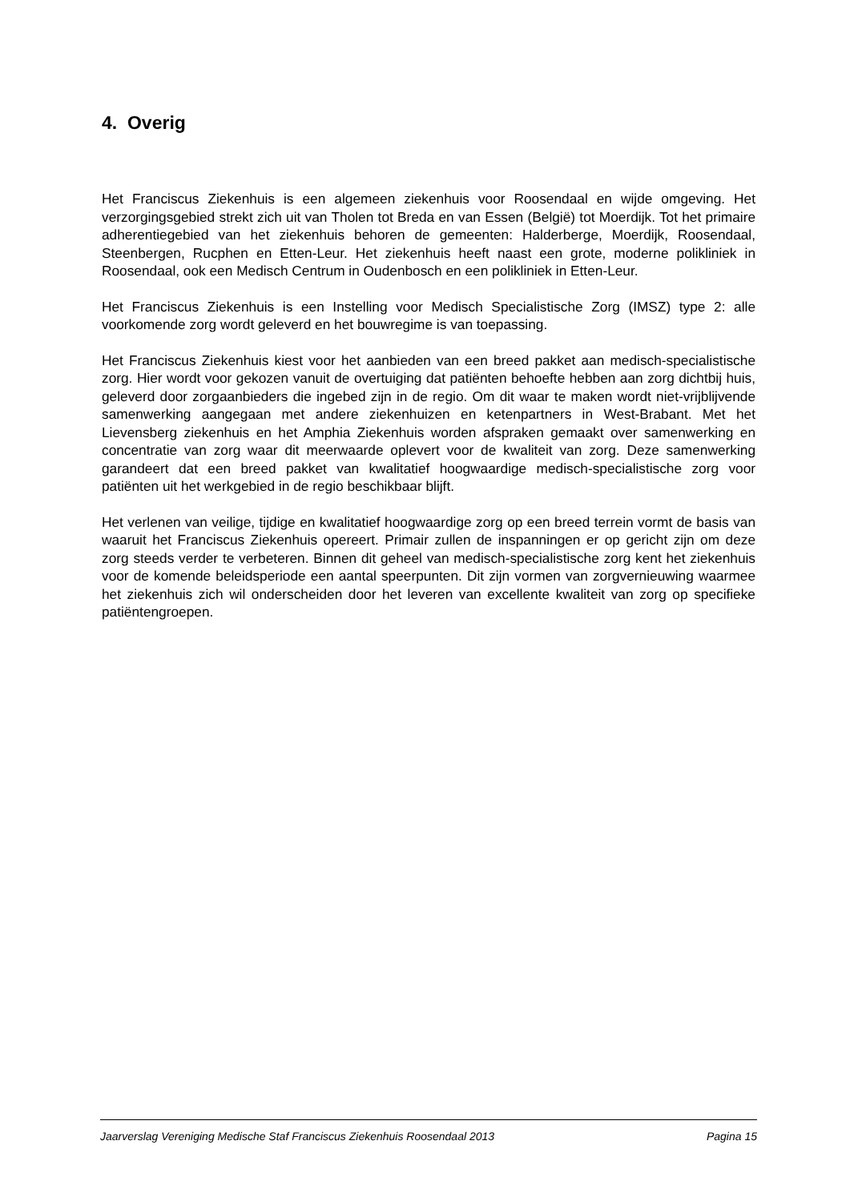4. Overig
Het Franciscus Ziekenhuis is een algemeen ziekenhuis voor Roosendaal en wijde omgeving. Het verzorgingsgebied strekt zich uit van Tholen tot Breda en van Essen (België) tot Moerdijk. Tot het primaire adherentiegebied van het ziekenhuis behoren de gemeenten: Halderberge, Moerdijk, Roosendaal, Steenbergen, Rucphen en Etten-Leur. Het ziekenhuis heeft naast een grote, moderne polikliniek in Roosendaal, ook een Medisch Centrum in Oudenbosch en een polikliniek in Etten-Leur.
Het Franciscus Ziekenhuis is een Instelling voor Medisch Specialistische Zorg (IMSZ) type 2: alle voorkomende zorg wordt geleverd en het bouwregime is van toepassing.
Het Franciscus Ziekenhuis kiest voor het aanbieden van een breed pakket aan medisch-specialistische zorg. Hier wordt voor gekozen vanuit de overtuiging dat patiënten behoefte hebben aan zorg dichtbij huis, geleverd door zorgaanbieders die ingebed zijn in de regio. Om dit waar te maken wordt niet-vrijblijvende samenwerking aangegaan met andere ziekenhuizen en ketenpartners in West-Brabant. Met het Lievensberg ziekenhuis en het Amphia Ziekenhuis worden afspraken gemaakt over samenwerking en concentratie van zorg waar dit meerwaarde oplevert voor de kwaliteit van zorg. Deze samenwerking garandeert dat een breed pakket van kwalitatief hoogwaardige medisch-specialistische zorg voor patiënten uit het werkgebied in de regio beschikbaar blijft.
Het verlenen van veilige, tijdige en kwalitatief hoogwaardige zorg op een breed terrein vormt de basis van waaruit het Franciscus Ziekenhuis opereert. Primair zullen de inspanningen er op gericht zijn om deze zorg steeds verder te verbeteren. Binnen dit geheel van medisch-specialistische zorg kent het ziekenhuis voor de komende beleidsperiode een aantal speerpunten. Dit zijn vormen van zorgvernieuwing waarmee het ziekenhuis zich wil onderscheiden door het leveren van excellente kwaliteit van zorg op specifieke patiëntengroepen.
Jaarverslag Vereniging Medische Staf Franciscus Ziekenhuis Roosendaal 2013 Pagina 15